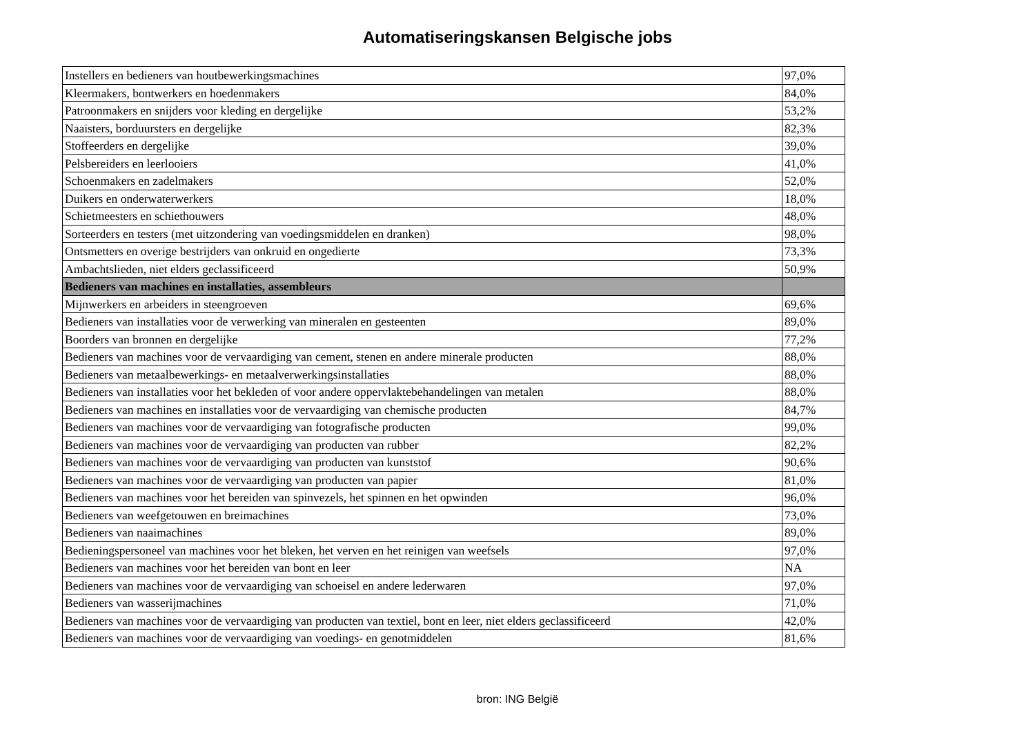Automatiseringskansen Belgische jobs
| Instellers en bedieners van houtbewerkingsmachines | 97,0% |
| Kleermakers, bontwerkers en hoedenmakers | 84,0% |
| Patroonmakers en snijders voor kleding en dergelijke | 53,2% |
| Naaisters, borduursters en dergelijke | 82,3% |
| Stoffeerders en dergelijke | 39,0% |
| Pelsbereiders en leerlooiers | 41,0% |
| Schoenmakers en zadelmakers | 52,0% |
| Duikers en onderwaterwerkers | 18,0% |
| Schietmeesters en schiethouwers | 48,0% |
| Sorteerders en testers (met uitzondering van voedingsmiddelen en dranken) | 98,0% |
| Ontsmetters en overige bestrijders van onkruid en ongedierte | 73,3% |
| Ambachtslieden, niet elders geclassificeerd | 50,9% |
| Bedieners van machines en installaties, assembleurs | |
| Mijnwerkers en arbeiders in steengroeven | 69,6% |
| Bedieners van installaties voor de verwerking van mineralen en gesteenten | 89,0% |
| Boorders van bronnen en dergelijke | 77,2% |
| Bedieners van machines voor de vervaardiging van cement, stenen en andere minerale producten | 88,0% |
| Bedieners van metaalbewerkings- en metaalverwerkingsinstallaties | 88,0% |
| Bedieners van installaties voor het bekleden of voor andere oppervlaktebehandelingen van metalen | 88,0% |
| Bedieners van machines en installaties voor de vervaardiging van chemische producten | 84,7% |
| Bedieners van machines voor de vervaardiging van fotografische producten | 99,0% |
| Bedieners van machines voor de vervaardiging van producten van rubber | 82,2% |
| Bedieners van machines voor de vervaardiging van producten van kunststof | 90,6% |
| Bedieners van machines voor de vervaardiging van producten van papier | 81,0% |
| Bedieners van machines voor het bereiden van spinvezels, het spinnen en het opwinden | 96,0% |
| Bedieners van weefgetouwen en breimachines | 73,0% |
| Bedieners van naaimachines | 89,0% |
| Bedieningspersoneel van machines voor het bleken, het verven en het reinigen van weefsels | 97,0% |
| Bedieners van machines voor het bereiden van bont en leer | NA |
| Bedieners van machines voor de vervaardiging van schoeisel en andere lederwaren | 97,0% |
| Bedieners van wasserijmachines | 71,0% |
| Bedieners van machines voor de vervaardiging van producten van textiel, bont en leer, niet elders geclassificeerd | 42,0% |
| Bedieners van machines voor de vervaardiging van voedings- en genotmiddelen | 81,6% |
bron: ING België